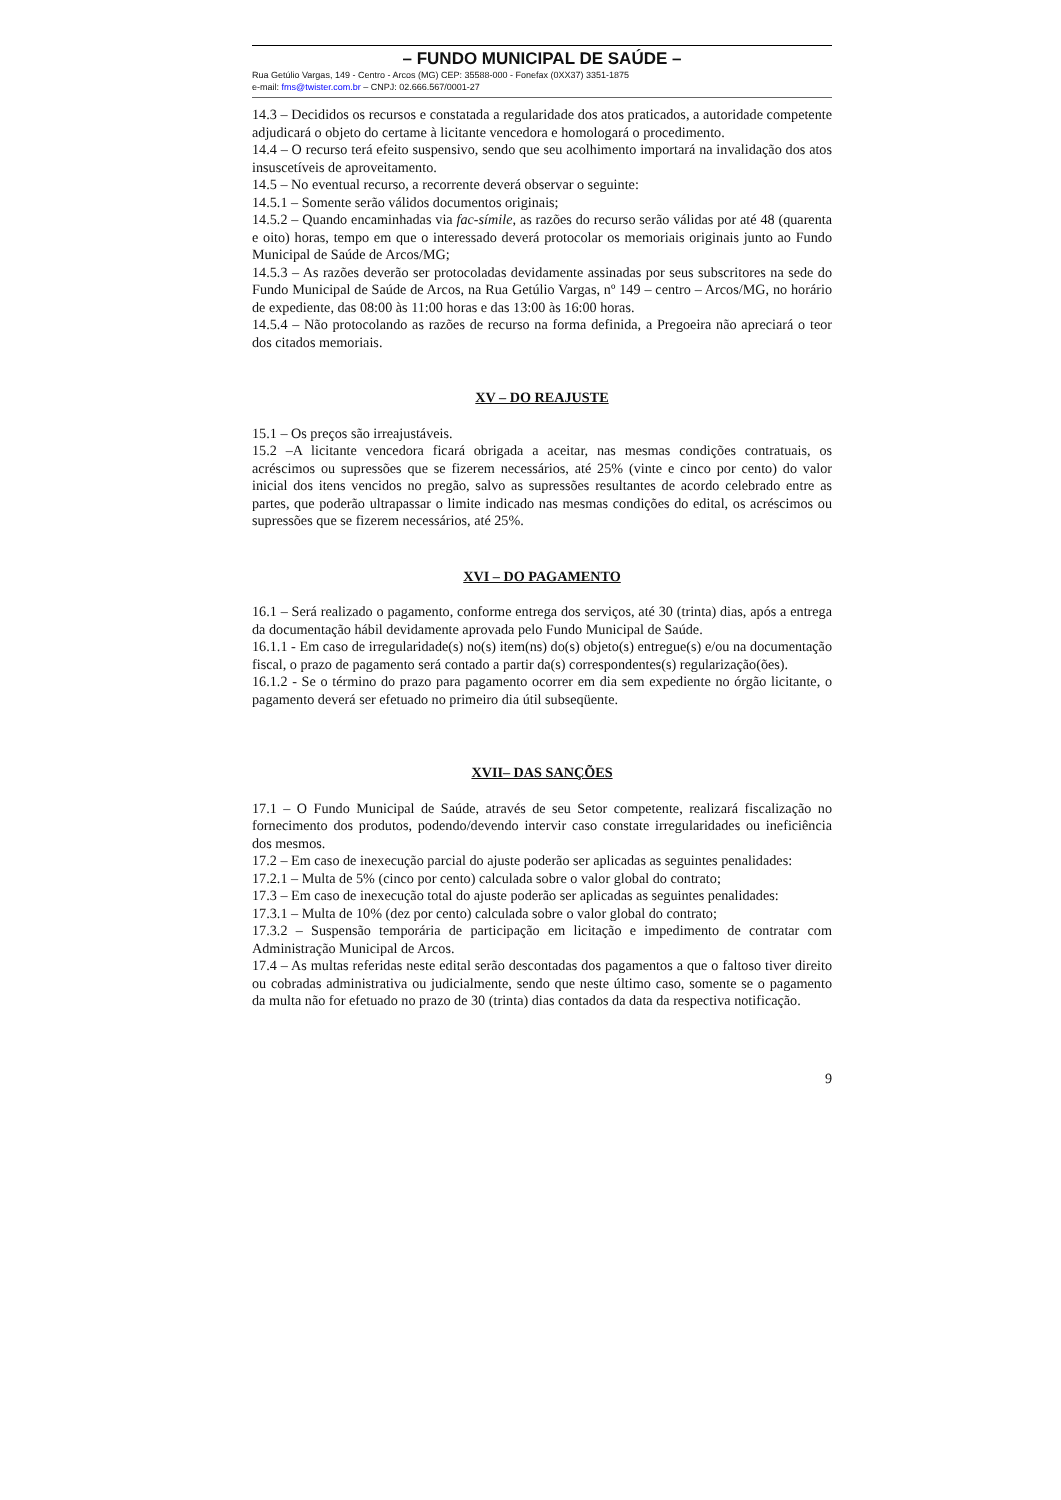– FUNDO MUNICIPAL DE SAÚDE –
Rua Getúlio Vargas, 149 - Centro - Arcos (MG) CEP: 35588-000 - Fonefax (0XX37) 3351-1875
e-mail: fms@twister.com.br – CNPJ: 02.666.567/0001-27
14.3 – Decididos os recursos e constatada a regularidade dos atos praticados, a autoridade competente adjudicará o objeto do certame à licitante vencedora e homologará o procedimento.
14.4 – O recurso terá efeito suspensivo, sendo que seu acolhimento importará na invalidação dos atos insuscetíveis de aproveitamento.
14.5 – No eventual recurso, a recorrente deverá observar o seguinte:
14.5.1 – Somente serão válidos documentos originais;
14.5.2 – Quando encaminhadas via fac-símile, as razões do recurso serão válidas por até 48 (quarenta e oito) horas, tempo em que o interessado deverá protocolar os memoriais originais junto ao Fundo Municipal de Saúde de Arcos/MG;
14.5.3 – As razões deverão ser protocoladas devidamente assinadas por seus subscritores na sede do Fundo Municipal de Saúde de Arcos, na Rua Getúlio Vargas, nº 149 – centro – Arcos/MG, no horário de expediente, das 08:00 às 11:00 horas e das 13:00 às 16:00 horas.
14.5.4 – Não protocolando as razões de recurso na forma definida, a Pregoeira não apreciará o teor dos citados memoriais.
XV – DO REAJUSTE
15.1 – Os preços são irreajustáveis.
15.2 –A licitante vencedora ficará obrigada a aceitar, nas mesmas condições contratuais, os acréscimos ou supressões que se fizerem necessários, até 25% (vinte e cinco por cento) do valor inicial dos itens vencidos no pregão, salvo as supressões resultantes de acordo celebrado entre as partes, que poderão ultrapassar o limite indicado nas mesmas condições do edital, os acréscimos ou supressões que se fizerem necessários, até 25%.
XVI – DO PAGAMENTO
16.1 – Será realizado o pagamento, conforme entrega dos serviços, até 30 (trinta) dias, após a entrega da documentação hábil devidamente aprovada pelo Fundo Municipal de Saúde.
16.1.1 - Em caso de irregularidade(s) no(s) item(ns) do(s) objeto(s) entregue(s) e/ou na documentação fiscal, o prazo de pagamento será contado a partir da(s) correspondentes(s) regularização(ões).
16.1.2 - Se o término do prazo para pagamento ocorrer em dia sem expediente no órgão licitante, o pagamento deverá ser efetuado no primeiro dia útil subseqüente.
XVII– DAS SANÇÕES
17.1 – O Fundo Municipal de Saúde, através de seu Setor competente, realizará fiscalização no fornecimento dos produtos, podendo/devendo intervir caso constate irregularidades ou ineficiência dos mesmos.
17.2 – Em caso de inexecução parcial do ajuste poderão ser aplicadas as seguintes penalidades:
17.2.1 – Multa de 5% (cinco por cento) calculada sobre o valor global do contrato;
17.3 – Em caso de inexecução total do ajuste poderão ser aplicadas as seguintes penalidades:
17.3.1 – Multa de 10% (dez por cento) calculada sobre o valor global do contrato;
17.3.2 – Suspensão temporária de participação em licitação e impedimento de contratar com Administração Municipal de Arcos.
17.4 – As multas referidas neste edital serão descontadas dos pagamentos a que o faltoso tiver direito ou cobradas administrativa ou judicialmente, sendo que neste último caso, somente se o pagamento da multa não for efetuado no prazo de 30 (trinta) dias contados da data da respectiva notificação.
9